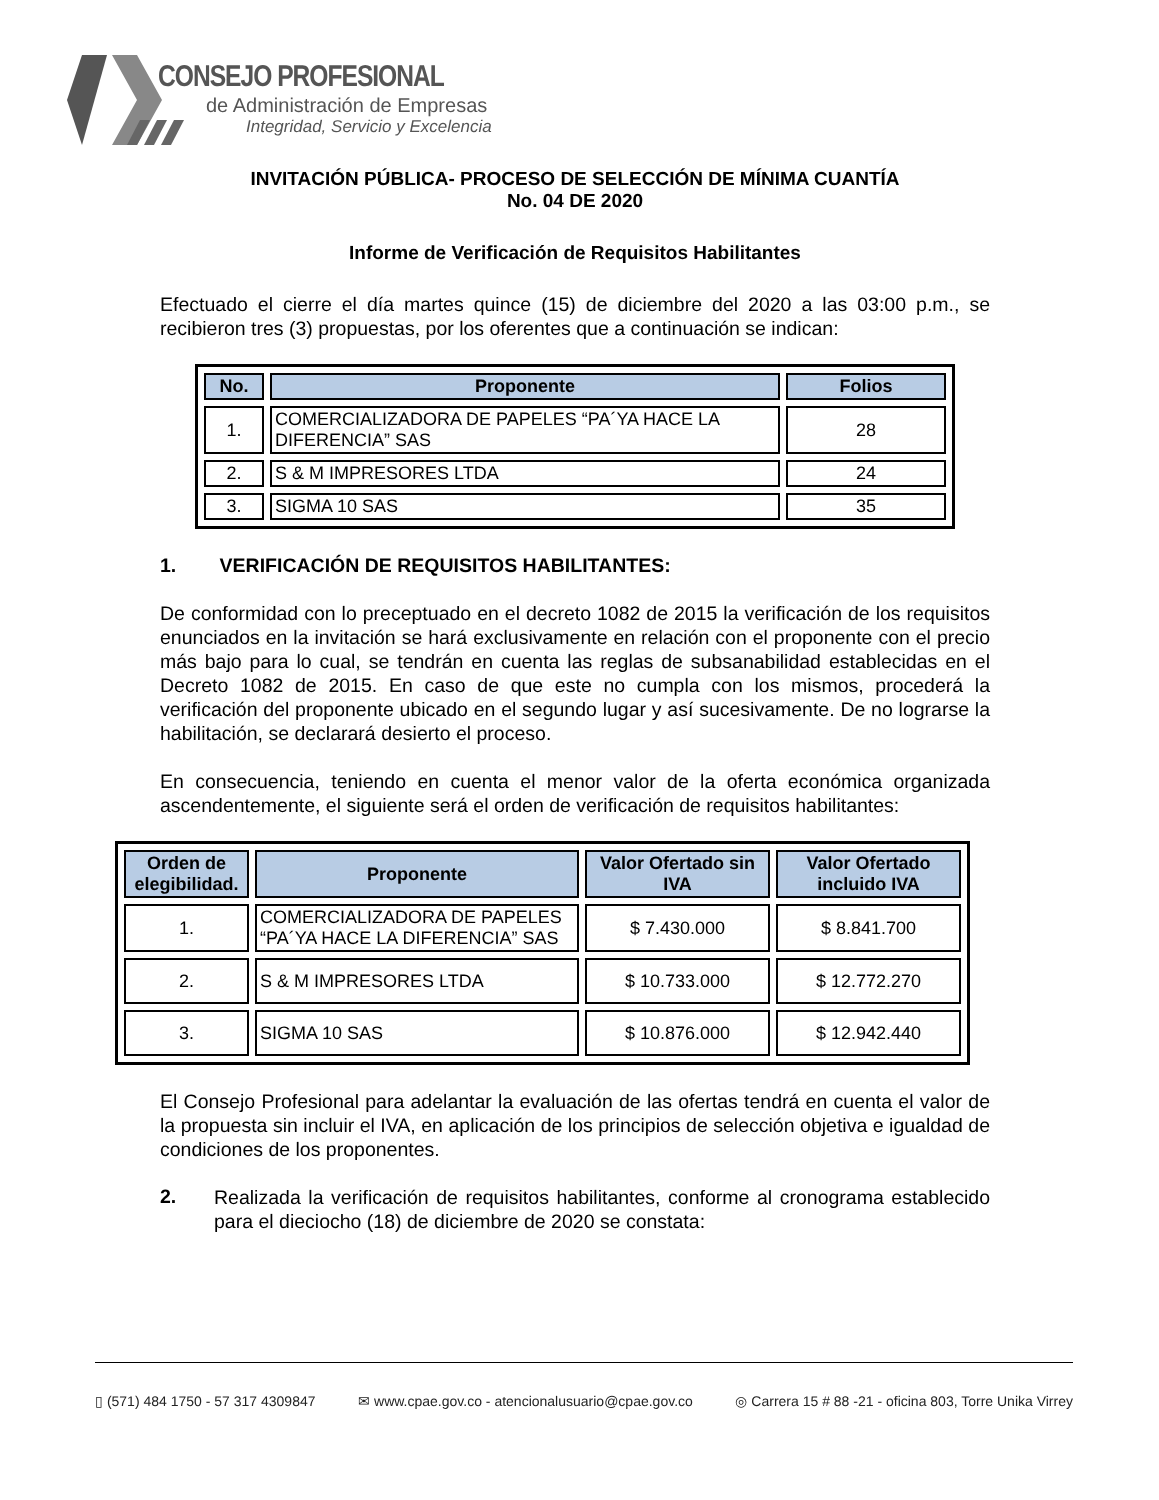CONSEJO PROFESIONAL
de Administración de Empresas
Integridad, Servicio y Excelencia
INVITACIÓN PÚBLICA- PROCESO DE SELECCIÓN DE MÍNIMA CUANTÍA
No. 04 DE 2020
Informe de Verificación de Requisitos Habilitantes
Efectuado el cierre el día martes quince (15) de diciembre del 2020 a las 03:00 p.m., se recibieron tres (3) propuestas, por los oferentes que a continuación se indican:
| No. | Proponente | Folios |
| --- | --- | --- |
| 1. | COMERCIALIZADORA DE PAPELES “PA´YA HACE LA DIFERENCIA” SAS | 28 |
| 2. | S & M IMPRESORES LTDA | 24 |
| 3. | SIGMA 10 SAS | 35 |
1. VERIFICACIÓN DE REQUISITOS HABILITANTES:
De conformidad con lo preceptuado en el decreto 1082 de 2015 la verificación de los requisitos enunciados en la invitación se hará exclusivamente en relación con el proponente con el precio más bajo para lo cual, se tendrán en cuenta las reglas de subsanabilidad establecidas en el Decreto 1082 de 2015. En caso de que este no cumpla con los mismos, procederá la verificación del proponente ubicado en el segundo lugar y así sucesivamente. De no lograrse la habilitación, se declarará desierto el proceso.
En consecuencia, teniendo en cuenta el menor valor de la oferta económica organizada ascendentemente, el siguiente será el orden de verificación de requisitos habilitantes:
| Orden de elegibilidad. | Proponente | Valor Ofertado sin IVA | Valor Ofertado incluido IVA |
| --- | --- | --- | --- |
| 1. | COMERCIALIZADORA DE PAPELES “PA´YA HACE LA DIFERENCIA” SAS | $ 7.430.000 | $ 8.841.700 |
| 2. | S & M IMPRESORES LTDA | $ 10.733.000 | $ 12.772.270 |
| 3. | SIGMA 10 SAS | $ 10.876.000 | $ 12.942.440 |
El Consejo Profesional para adelantar la evaluación de las ofertas tendrá en cuenta el valor de la propuesta sin incluir el IVA, en aplicación de los principios de selección objetiva e igualdad de condiciones de los proponentes.
2.
Realizada la verificación de requisitos habilitantes, conforme al cronograma establecido para el dieciocho (18) de diciembre de 2020 se constata:
▯ (571) 484 1750 - 57 317 4309847 ✉ www.cpae.gov.co - atencionalusuario@cpae.gov.co ◎ Carrera 15 # 88 -21 - oficina 803, Torre Unika Virrey